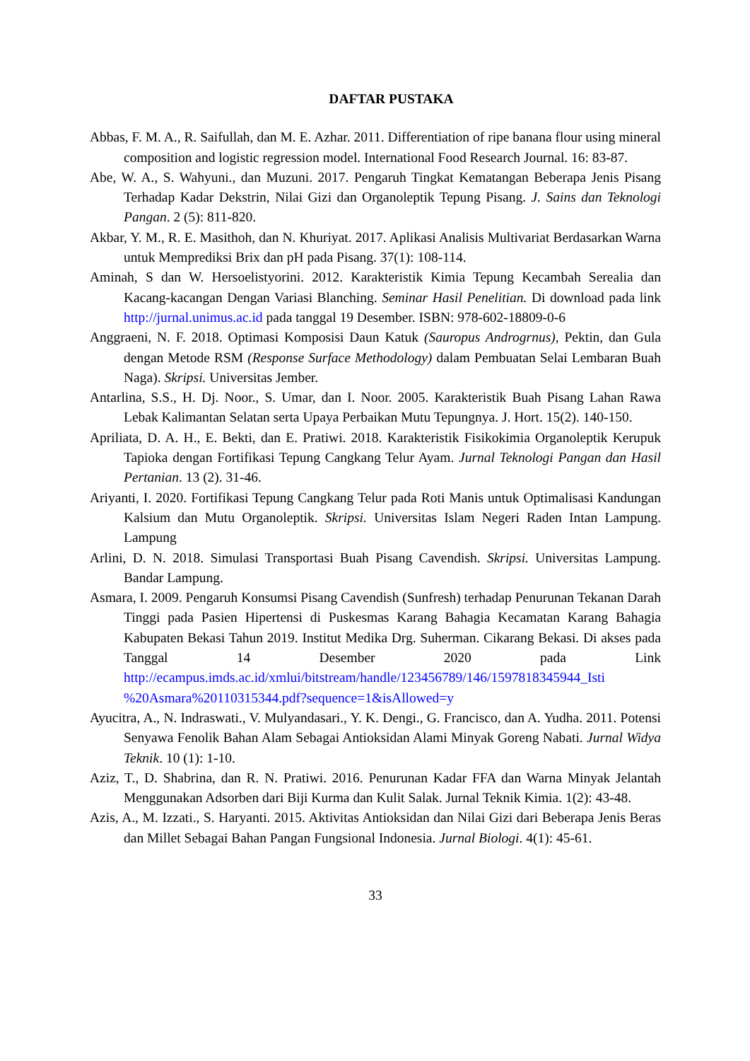DAFTAR PUSTAKA
Abbas, F. M. A., R. Saifullah, dan M. E. Azhar. 2011. Differentiation of ripe banana flour using mineral composition and logistic regression model. International Food Research Journal. 16: 83-87.
Abe, W. A., S. Wahyuni., dan Muzuni. 2017. Pengaruh Tingkat Kematangan Beberapa Jenis Pisang Terhadap Kadar Dekstrin, Nilai Gizi dan Organoleptik Tepung Pisang. J. Sains dan Teknologi Pangan. 2 (5): 811-820.
Akbar, Y. M., R. E. Masithoh, dan N. Khuriyat. 2017. Aplikasi Analisis Multivariat Berdasarkan Warna untuk Memprediksi Brix dan pH pada Pisang. 37(1): 108-114.
Aminah, S dan W. Hersoelistyorini. 2012. Karakteristik Kimia Tepung Kecambah Serealia dan Kacang-kacangan Dengan Variasi Blanching. Seminar Hasil Penelitian. Di download pada link http://jurnal.unimus.ac.id pada tanggal 19 Desember. ISBN: 978-602-18809-0-6
Anggraeni, N. F. 2018. Optimasi Komposisi Daun Katuk (Sauropus Androgrnus), Pektin, dan Gula dengan Metode RSM (Response Surface Methodology) dalam Pembuatan Selai Lembaran Buah Naga). Skripsi. Universitas Jember.
Antarlina, S.S., H. Dj. Noor., S. Umar, dan I. Noor. 2005. Karakteristik Buah Pisang Lahan Rawa Lebak Kalimantan Selatan serta Upaya Perbaikan Mutu Tepungnya. J. Hort. 15(2). 140-150.
Apriliata, D. A. H., E. Bekti, dan E. Pratiwi. 2018. Karakteristik Fisikokimia Organoleptik Kerupuk Tapioka dengan Fortifikasi Tepung Cangkang Telur Ayam. Jurnal Teknologi Pangan dan Hasil Pertanian. 13 (2). 31-46.
Ariyanti, I. 2020. Fortifikasi Tepung Cangkang Telur pada Roti Manis untuk Optimalisasi Kandungan Kalsium dan Mutu Organoleptik. Skripsi. Universitas Islam Negeri Raden Intan Lampung. Lampung
Arlini, D. N. 2018. Simulasi Transportasi Buah Pisang Cavendish. Skripsi. Universitas Lampung. Bandar Lampung.
Asmara, I. 2009. Pengaruh Konsumsi Pisang Cavendish (Sunfresh) terhadap Penurunan Tekanan Darah Tinggi pada Pasien Hipertensi di Puskesmas Karang Bahagia Kecamatan Karang Bahagia Kabupaten Bekasi Tahun 2019. Institut Medika Drg. Suherman. Cikarang Bekasi. Di akses pada Tanggal 14 Desember 2020 pada Link http://ecampus.imds.ac.id/xmlui/bitstream/handle/123456789/146/1597818345944_Isti %20Asmara%20110315344.pdf?sequence=1&isAllowed=y
Ayucitra, A., N. Indraswati., V. Mulyandasari., Y. K. Dengi., G. Francisco, dan A. Yudha. 2011. Potensi Senyawa Fenolik Bahan Alam Sebagai Antioksidan Alami Minyak Goreng Nabati. Jurnal Widya Teknik. 10 (1): 1-10.
Aziz, T., D. Shabrina, dan R. N. Pratiwi. 2016. Penurunan Kadar FFA dan Warna Minyak Jelantah Menggunakan Adsorben dari Biji Kurma dan Kulit Salak. Jurnal Teknik Kimia. 1(2): 43-48.
Azis, A., M. Izzati., S. Haryanti. 2015. Aktivitas Antioksidan dan Nilai Gizi dari Beberapa Jenis Beras dan Millet Sebagai Bahan Pangan Fungsional Indonesia. Jurnal Biologi. 4(1): 45-61.
33